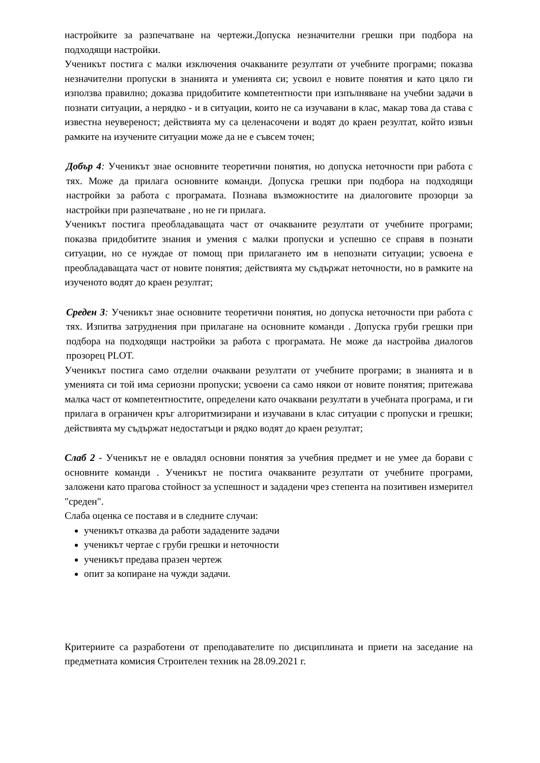настройките за разпечатване на чертежи.Допуска незначителни грешки при подбора на подходящи настройки.
Ученикът постига с малки изключения очакваните резултати от учебните програми; показва незначителни пропуски в знанията и уменията си; усвоил е новите понятия и като цяло ги използва правилно; доказва придобитите компетентности при изпълняване на учебни задачи в познати ситуации, а нерядко - и в ситуации, които не са изучавани в клас, макар това да става с известна неувереност; действията му са целенасочени и водят до краен резултат, който извън рамките на изучените ситуации може да не е съвсем точен;
Добър 4: Ученикът знае основните теоретични понятия, но допуска неточности при работа с тях. Може да прилага основните команди. Допуска грешки при подбора на подходящи настройки за работа с програмата. Познава възможностите на диалоговите прозорци за настройки при разпечатване , но не ги прилага.
Ученикът постига преобладаващата част от очакваните резултати от учебните програми; показва придобитите знания и умения с малки пропуски и успешно се справя в познати ситуации, но се нуждае от помощ при прилагането им в непознати ситуации; усвоена е преобладаващата част от новите понятия; действията му съдържат неточности, но в рамките на изученото водят до краен резултат;
Среден 3: Ученикът знае основните теоретични понятия, но допуска неточности при работа с тях. Изпитва затруднения при прилагане на основните команди . Допуска груби грешки при подбора на подходящи настройки за работа с програмата. Не може да настройва диалогов прозорец PLOT.
Ученикът постига само отделни очаквани резултати от учебните програми; в знанията и в уменията си той има сериозни пропуски; усвоени са само някои от новите понятия; притежава малка част от компетентностите, определени като очаквани резултати в учебната програма, и ги прилага в ограничен кръг алгоритмизирани и изучавани в клас ситуации с пропуски и грешки; действията му съдържат недостатъци и рядко водят до краен резултат;
Слаб 2 - Ученикът не е овладял основни понятия за учебния предмет и не умее да борави с основните команди . Ученикът не постига очакваните резултати от учебните програми, заложени като прагова стойност за успешност и зададени чрез степента на позитивен измерител "среден".
Слаба оценка се поставя и в следните случаи:
ученикът отказва да работи зададените задачи
ученикът чертае с груби грешки и неточности
ученикът предава празен чертеж
опит за копиране на чужди задачи.
Критериите са разработени от преподавателите по дисциплината и приети на заседание на предметната комисия Строителен техник на 28.09.2021 г.